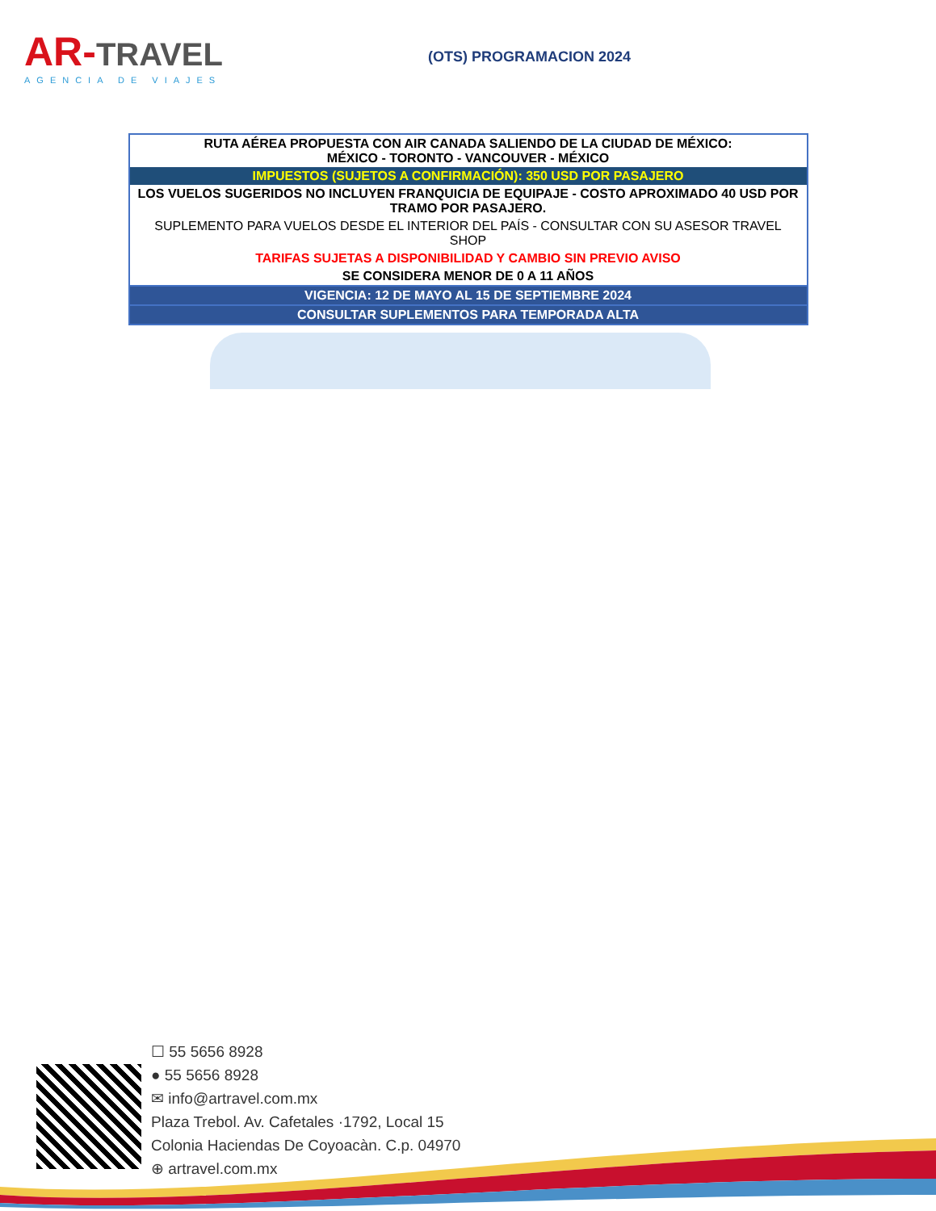AR-TRAVEL
AGENCIA DE VIAJES
(OTS) PROGRAMACION 2024
| RUTA AÉREA PROPUESTA CON AIR CANADA SALIENDO DE LA CIUDAD DE MÉXICO: MÉXICO - TORONTO - VANCOUVER - MÉXICO |
| IMPUESTOS (SUJETOS A CONFIRMACIÓN): 350 USD POR PASAJERO |
| LOS VUELOS SUGERIDOS NO INCLUYEN FRANQUICIA DE EQUIPAJE - COSTO APROXIMADO 40 USD POR TRAMO POR PASAJERO. |
| SUPLEMENTO PARA VUELOS DESDE EL INTERIOR DEL PAÍS - CONSULTAR CON SU ASESOR TRAVEL SHOP |
| TARIFAS SUJETAS A DISPONIBILIDAD Y CAMBIO SIN PREVIO AVISO |
| SE CONSIDERA MENOR DE 0 A 11 AÑOS |
| VIGENCIA: 12 DE MAYO AL 15 DE SEPTIEMBRE 2024 |
| CONSULTAR SUPLEMENTOS PARA TEMPORADA ALTA |
☐ 55 5656 8928
● 55 5656 8928
✉ info@artravel.com.mx
Plaza Trebol. Av. Cafetales ·1792, Local 15
Colonia Haciendas De Coyoacàn. C.p. 04970
⊕ artravel.com.mx